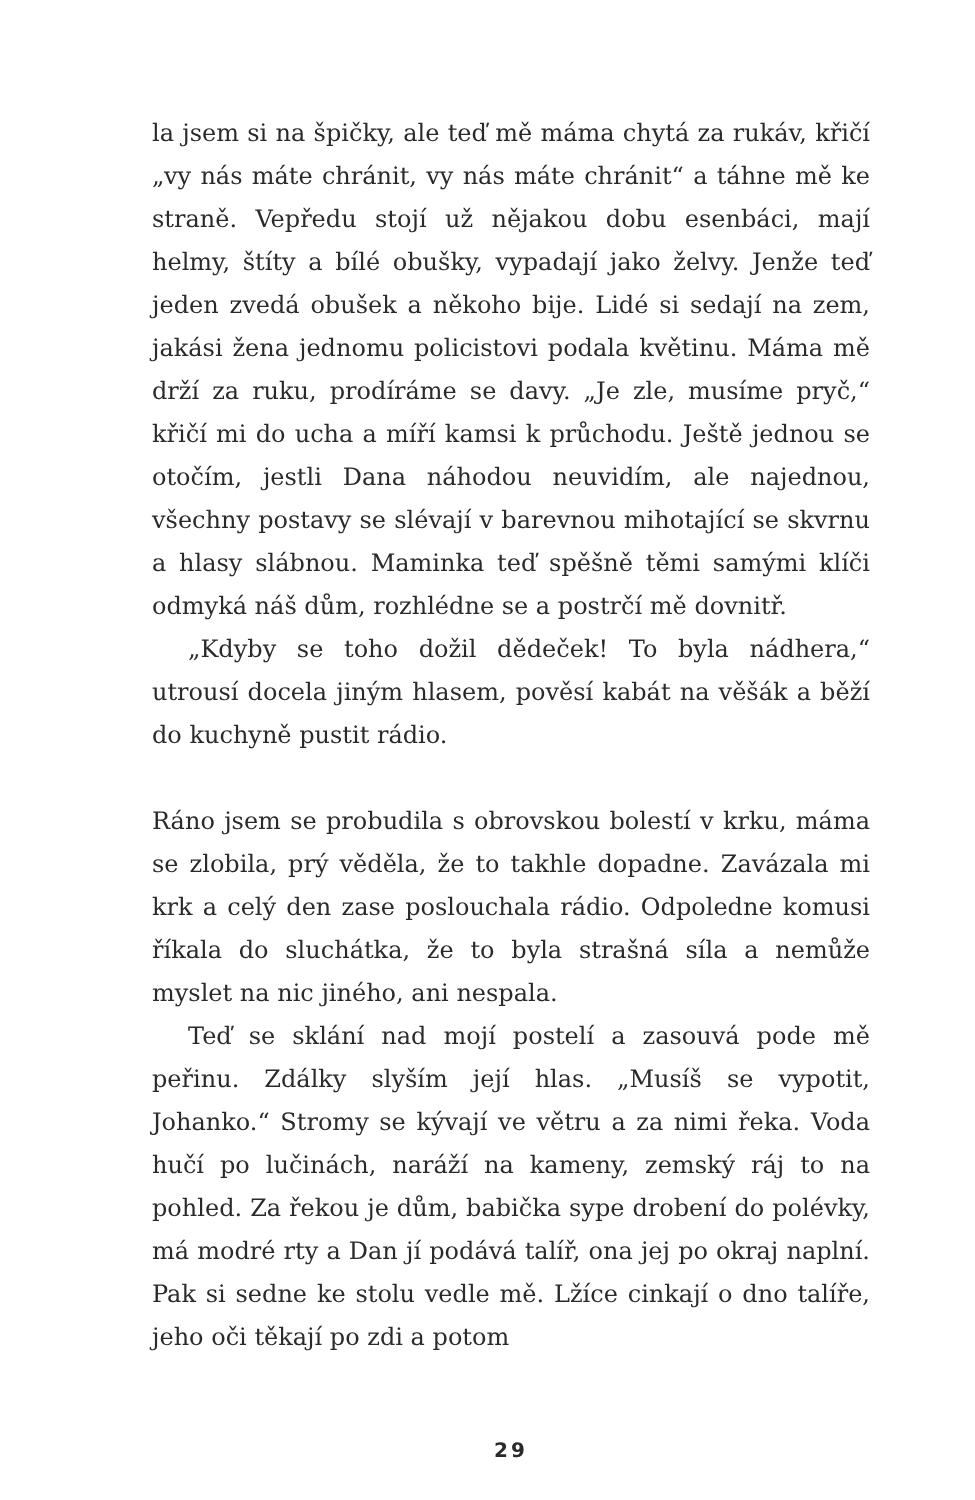la jsem si na špičky, ale teď mě máma chytá za rukáv, křičí „vy nás máte chránit, vy nás máte chránit“ a táhne mě ke straně. Vepředu stojí už nějakou dobu esenbáci, mají helmy, štíty a bílé obušky, vypadají jako želvy. Jenže teď jeden zvedá obušek a někoho bije. Lidé si sedají na zem, jakási žena jednomu policistovi podala květinu. Máma mě drží za ruku, prodíráme se davy. „Je zle, musíme pryč,“ křičí mi do ucha a míří kamsi k průchodu. Ještě jednou se otočím, jestli Dana náhodou neuvidím, ale najednou, všechny postavy se slévají v barevnou mihotající se skvrnu a hlasy slábnou. Maminka teď spěšně těmi samými klíči odmyká náš dům, rozhlédne se a postrčí mě dovnitř.
„Kdyby se toho dožil dědeček! To byla nádhera,“ utrousí docela jiným hlasem, pověsí kabát na věšák a běží do kuchyně pustit rádio.
Ráno jsem se probudila s obrovskou bolestí v krku, máma se zlobila, prý věděla, že to takhle dopadne. Zavázala mi krk a celý den zase poslouchala rádio. Odpoledne komusi říkala do sluchátka, že to byla strašná síla a nemůže myslet na nic jiného, ani nespala.
Teď se sklání nad mojí postelí a zasouvá pode mě peřinu. Zdálky slyším její hlas. „Musíš se vypotit, Johanko.“ Stromy se kývají ve větru a za nimi řeka. Voda hučí po lučinách, naráží na kameny, zemský ráj to na pohled. Za řekou je dům, babička sype drobení do polévky, má modré rty a Dan jí podává talíř, ona jej po okraj naplní. Pak si sedne ke stolu vedle mě. Lžíce cinkají o dno talíře, jeho oči těkají po zdi a potom
29